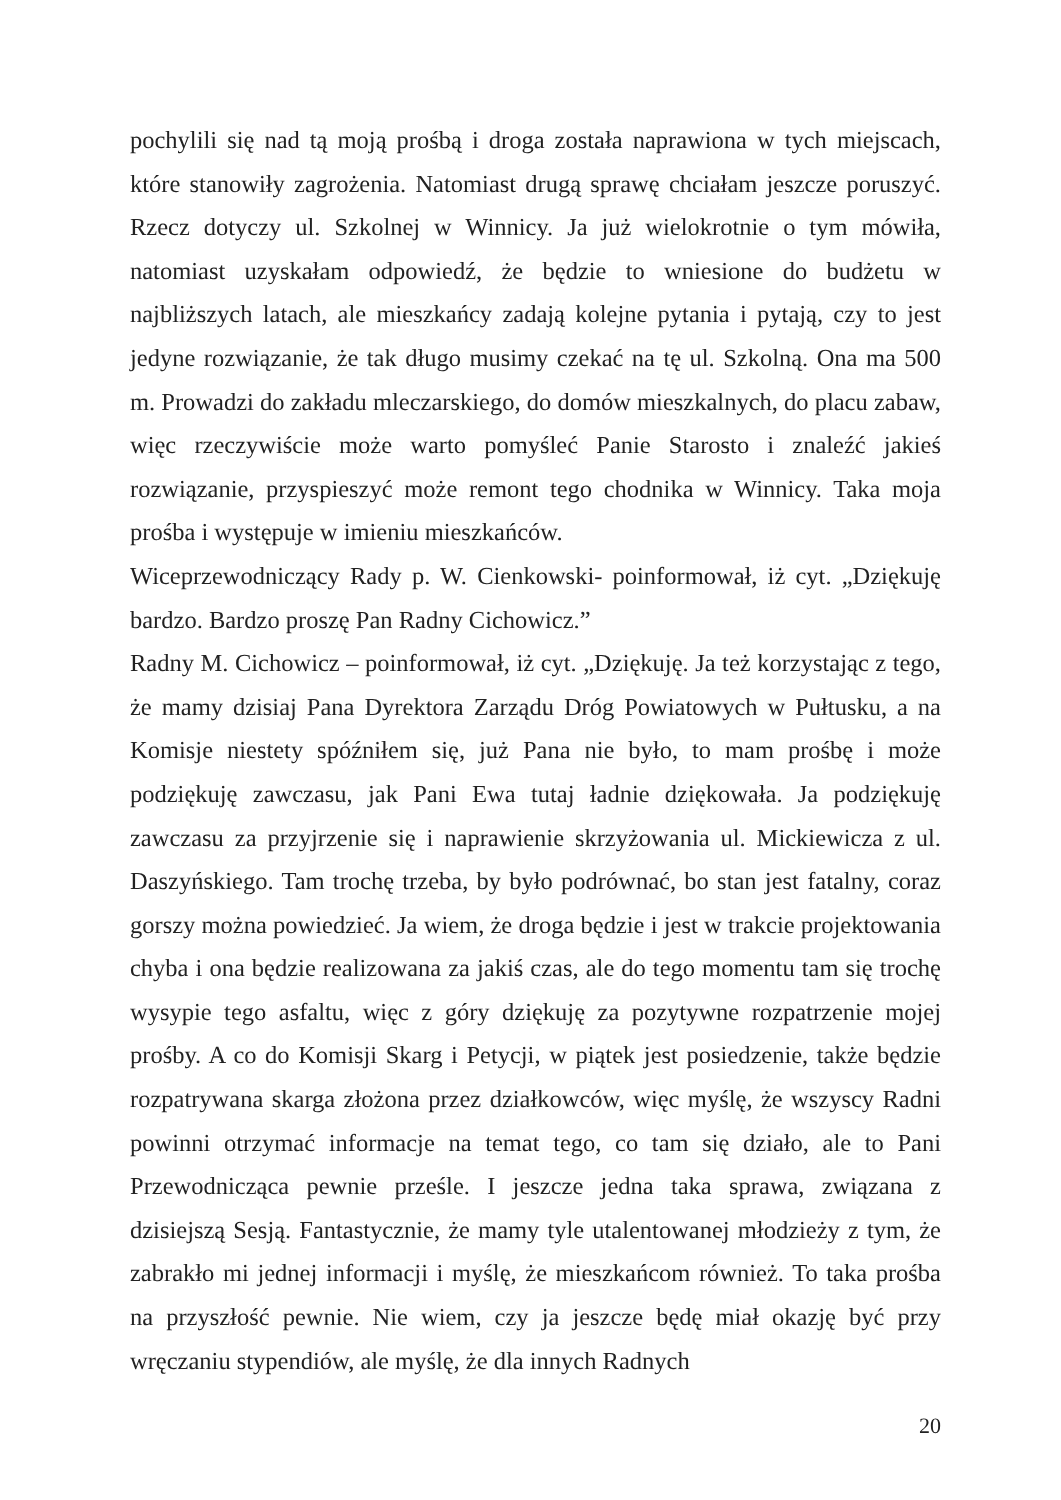pochylili się nad tą moją prośbą i droga została naprawiona w tych miejscach, które stanowiły zagrożenia. Natomiast drugą sprawę chciałam jeszcze poruszyć. Rzecz dotyczy ul. Szkolnej w Winnicy. Ja już wielokrotnie o tym mówiła, natomiast uzyskałam odpowiedź, że będzie to wniesione do budżetu w najbliższych latach, ale mieszkańcy zadają kolejne pytania i pytają, czy to jest jedyne rozwiązanie, że tak długo musimy czekać na tę ul. Szkolną. Ona ma 500 m. Prowadzi do zakładu mleczarskiego, do domów mieszkalnych, do placu zabaw, więc rzeczywiście może warto pomyśleć Panie Starosto i znaleźć jakieś rozwiązanie, przyspieszyć może remont tego chodnika w Winnicy. Taka moja prośba i występuje w imieniu mieszkańców.
Wiceprzewodniczący Rady p. W. Cienkowski- poinformował, iż cyt. „Dziękuję bardzo. Bardzo proszę Pan Radny Cichowicz.”
Radny M. Cichowicz – poinformował, iż cyt. „Dziękuję. Ja też korzystając z tego, że mamy dzisiaj Pana Dyrektora Zarządu Dróg Powiatowych w Pułtusku, a na Komisje niestety spóźniłem się, już Pana nie było, to mam prośbę i może podziękuję zawczasu, jak Pani Ewa tutaj ładnie dziękowała. Ja podziękuję zawczasu za przyjrzenie się i naprawienie skrzyżowania ul. Mickiewicza z ul. Daszyńskiego. Tam trochę trzeba, by było podrównać, bo stan jest fatalny, coraz gorszy można powiedzieć. Ja wiem, że droga będzie i jest w trakcie projektowania chyba i ona będzie realizowana za jakiś czas, ale do tego momentu tam się trochę wysypie tego asfaltu, więc z góry dziękuję za pozytywne rozpatrzenie mojej prośby. A co do Komisji Skarg i Petycji, w piątek jest posiedzenie, także będzie rozpatrywana skarga złożona przez działkowców, więc myślę, że wszyscy Radni powinni otrzymać informacje na temat tego, co tam się działo, ale to Pani Przewodnicząca pewnie prześle. I jeszcze jedna taka sprawa, związana z dzisiejszą Sesją. Fantastycznie, że mamy tyle utalentowanej młodzieży z tym, że zabrakło mi jednej informacji i myślę, że mieszkańcom również. To taka prośba na przyszłość pewnie. Nie wiem, czy ja jeszcze będę miał okazję być przy wręczaniu stypendiów, ale myślę, że dla innych Radnych
20